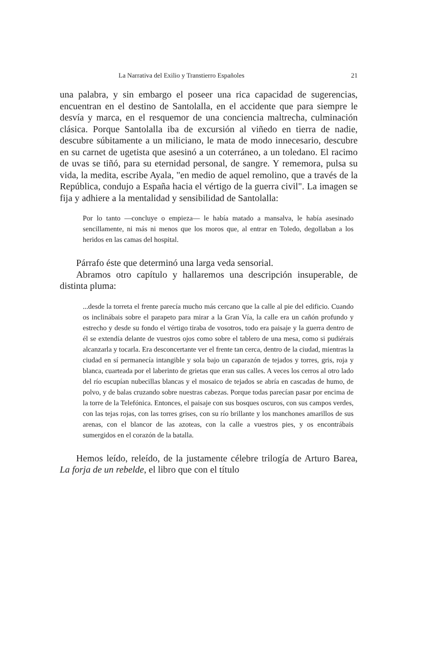La Narrativa del Exilio y Transtierro Españoles 21
una palabra, y sin embargo el poseer una rica capacidad de suge­rencias, encuentran en el destino de Santolalla, en el accidente que para siempre le desvía y marca, en el resquemor de una con­ciencia maltrecha, culminación clásica. Porque Santolalla iba de excursión al viñedo en tierra de nadie, descubre súbitamente a un miliciano, le mata de modo innecesario, descubre en su carnet de ugetista que asesinó a un coterráneo, a un toledano. El racimo de uvas se tiñó, para su eternidad personal, de sangre. Y rememora, pulsa su vida, la medita, escribe Ayala, "en medio de aquel remo­lino, que a través de la República, condujo a España hacia el vér­tigo de la guerra civil". La imagen se fija y adhiere a la mentali­dad y sensibilidad de Santolalla:
Por lo tanto —concluye o empieza— le había matado a mansalva, le había asesinado sencillamente, ni más ni menos que los moros que, al entrar en Toledo, degollaban a los heridos en las camas del hospital.
Párrafo éste que determinó una larga veda sensorial.
Abramos otro capítulo y hallaremos una descripción insupera­ble, de distinta pluma:
...desde la torreta el frente parecía mucho más cercano que la calle al pie del edificio. Cuando os inclinábais sobre el parapeto para mirar a la Gran Vía, la calle era un cañón profundo y estrecho y desde su fondo el vértigo tiraba de vosotros, todo era paisaje y la guerra dentro de él se extendía delante de vuestros ojos como sobre el tablero de una mesa, como si pudiérais alcanzarla y tocarla. Era desconcertante ver el frente tan cerca, dentro de la ciudad, mientras la ciudad en sí permanecía intangible y sola bajo un caparazón de tejados y torres, gris, roja y blanca, cuarteada por el laberinto de grietas que eran sus calles. A veces los cerros al otro lado del río escupían nubecillas blancas y el mosaico de tejados se abría en casca­das de humo, de polvo, y de balas cruzando sobre nuestras cabezas. Porque todas parecían pasar por encima de la torre de la Telefónica. Entonces, el paisaje con sus bosques oscuros, con sus campos verdes, con las tejas rojas, con las torres grises, con su río brillante y los manchones amarillos de sus arenas, con el blancor de las azoteas, con la calle a vuestros pies, y os encontrábais sumergidos en el co­razón de la batalla.
Hemos leído, releído, de la justamente célebre trilogía de Ar­turo Barea, La forja de un rebelde, el libro que con el título